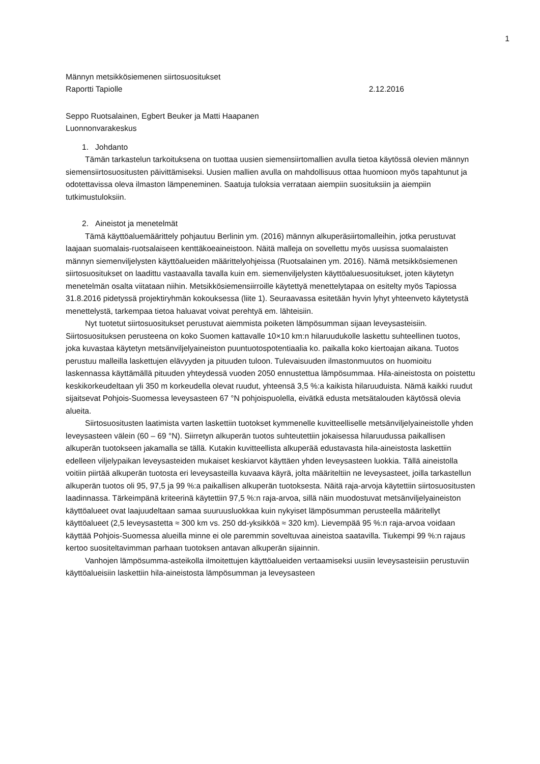1
Männyn metsikkösiemenen siirtosuositukset
Raportti Tapiolle 2.12.2016
Seppo Ruotsalainen, Egbert Beuker ja Matti Haapanen
Luonnonvarakeskus
1. Johdanto
Tämän tarkastelun tarkoituksena on tuottaa uusien siemensiirtomallien avulla tietoa käytössä olevien männyn siemensiirtosuositusten päivittämiseksi. Uusien mallien avulla on mahdollisuus ottaa huomioon myös tapahtunut ja odotettavissa oleva ilmaston lämpeneminen. Saatuja tuloksia verrataan aiempiin suosituksiin ja aiempiin tutkimustuloksiin.
2. Aineistot ja menetelmät
Tämä käyttöaluemäärittely pohjautuu Berlinin ym. (2016) männyn alkuperäsiirtomalleihin, jotka perustuvat laajaan suomalais-ruotsalaiseen kenttäkoeaineistoon. Näitä malleja on sovellettu myös uusissa suomalaisten männyn siemenviljelysten käyttöalueiden määrittelyohjeissa (Ruotsalainen ym. 2016). Nämä metsikkösiemenen siirtosuositukset on laadittu vastaavalla tavalla kuin em. siemenviljelysten käyttöaluesuositukset, joten käytetyn menetelmän osalta viitataan niihin. Metsikkösiemensiirroille käytettyä menettelytapaa on esitelty myös Tapiossa 31.8.2016 pidetyssä projektiryhmän kokouksessa (liite 1). Seuraavassa esitetään hyvin lyhyt yhteenveto käytetystä menettelystä, tarkempaa tietoa haluavat voivat perehtyä em. lähteisiin.
Nyt tuotetut siirtosuositukset perustuvat aiemmista poiketen lämpösumman sijaan leveysasteisiin. Siirtosuosituksen perusteena on koko Suomen kattavalle 10×10 km:n hilaruudukolle laskettu suhteellinen tuotos, joka kuvastaa käytetyn metsänviljelyaineiston puuntuotospotentiaalia ko. paikalla koko kiertoajan aikana. Tuotos perustuu malleilla laskettujen elävyyden ja pituuden tuloon. Tulevaisuuden ilmastonmuutos on huomioitu laskennassa käyttämällä pituuden yhteydessä vuoden 2050 ennustettua lämpösummaa. Hila-aineistosta on poistettu keskikorkeudeltaan yli 350 m korkeudella olevat ruudut, yhteensä 3,5 %:a kaikista hilaruuduista. Nämä kaikki ruudut sijaitsevat Pohjois-Suomessa leveysasteen 67 °N pohjoispuolella, eivätkä edusta metsätalouden käytössä olevia alueita.
Siirtosuositusten laatimista varten laskettiin tuotokset kymmenelle kuvitteelliselle metsänviljelyaineistolle yhden leveysasteen välein (60 – 69 °N). Siirretyn alkuperän tuotos suhteutettiin jokaisessa hilaruudussa paikallisen alkuperän tuotokseen jakamalla se tällä. Kutakin kuvitteellista alkuperää edustavasta hila-aineistosta laskettiin edelleen viljelypaikan leveysasteiden mukaiset keskiarvot käyttäen yhden leveysasteen luokkia. Tällä aineistolla voitiin piirtää alkuperän tuotosta eri leveysasteilla kuvaava käyrä, jolta määriteltiin ne leveysasteet, joilla tarkastellun alkuperän tuotos oli 95, 97,5 ja 99 %:a paikallisen alkuperän tuotoksesta. Näitä raja-arvoja käytettiin siirtosuositusten laadinnassa. Tärkeimpänä kriteerinä käytettiin 97,5 %:n raja-arvoa, sillä näin muodostuvat metsänviljelyaineiston käyttöalueet ovat laajuudeltaan samaa suuruusluokkaa kuin nykyiset lämpösumman perusteella määritellyt käyttöalueet (2,5 leveysastetta ≈ 300 km vs. 250 dd-yksikköä ≈ 320 km). Lievempää 95 %:n raja-arvoa voidaan käyttää Pohjois-Suomessa alueilla minne ei ole paremmin soveltuvaa aineistoa saatavilla. Tiukempi 99 %:n rajaus kertoo suositeltavimman parhaan tuotoksen antavan alkuperän sijainnin.
Vanhojen lämpösumma-asteikolla ilmoitettujen käyttöalueiden vertaamiseksi uusiin leveysasteisiin perustuviin käyttöalueisiin laskettiin hila-aineistosta lämpösumman ja leveysasteen